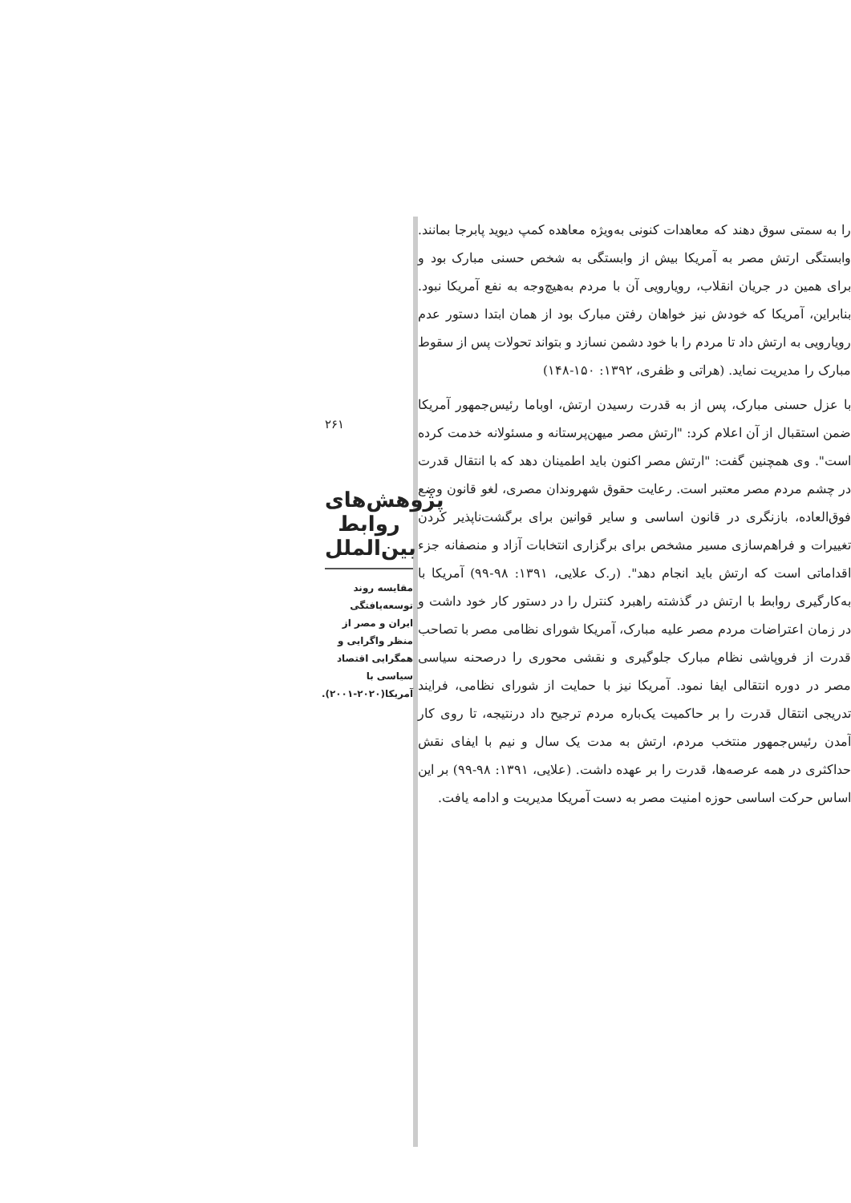را به سمتی سوق دهند که معاهدات کنونی به‌ویژه معاهده کمپ دیوید پابرجا بمانند. وابستگی ارتش مصر به آمریکا بیش از وابستگی به شخص حسنی مبارک بود و برای همین در جریان انقلاب، رویارویی آن با مردم به‌هیچ‌وجه به نفع آمریکا نبود. بنابراین، آمریکا که خودش نیز خواهان رفتن مبارک بود از همان ابتدا دستور عدم رویارویی به ارتش داد تا مردم را با خود دشمن نسازد و بتواند تحولات پس از سقوط مبارک را مدیریت نماید. (هراتی و ظفری، ۱۳۹۲: ۱۵۰-۱۴۸)
با عزل حسنی مبارک، پس از به قدرت رسیدن ارتش، اوباما رئیس‌جمهور آمریکا ضمن استقبال از آن اعلام کرد: "ارتش مصر میهن‌پرستانه و مسئولانه خدمت کرده است". وی همچنین گفت: "ارتش مصر اکنون باید اطمینان دهد که با انتقال قدرت در چشم مردم مصر معتبر است. رعایت حقوق شهروندان مصری، لغو قانون وضع فوق‌العاده، بازنگری در قانون اساسی و سایر قوانین برای برگشت‌ناپذیر کردن تغییرات و فراهم‌سازی مسیر مشخص برای برگزاری انتخابات آزاد و منصفانه جزء اقداماتی است که ارتش باید انجام دهد". (ر.ک علایی، ۱۳۹۱: ۹۸-۹۹) آمریکا با به‌کارگیری روابط با ارتش در گذشته راهبرد کنترل را در دستور کار خود داشت و در زمان اعتراضات مردم مصر علیه مبارک، آمریکا شورای نظامی مصر با تصاحب قدرت از فروپاشی نظام مبارک جلوگیری و نقشی محوری را درصحنه سیاسی مصر در دوره انتقالی ایفا نمود. آمریکا نیز با حمایت از شورای نظامی، فرایند تدریجی انتقال قدرت را بر حاکمیت یک‌باره مردم ترجیح داد درنتیجه، تا روی کار آمدن رئیس‌جمهور منتخب مردم، ارتش به مدت یک سال و نیم با ایفای نقش حداکثری در همه عرصه‌ها، قدرت را بر عهده داشت. (علایی، ۱۳۹۱: ۹۸-۹۹) بر این اساس حرکت اساسی حوزه امنیت مصر به دست آمریکا مدیریت و ادامه یافت.
۲۶۱
پژوهش‌های روابط بین‌الملل
مقایسه روند توسعه‌یافتگی ایران و مصر از منظر واگرایی و همگرایی اقتصاد سیاسی با آمریکا(۲۰۲۰-۲۰۰۱).